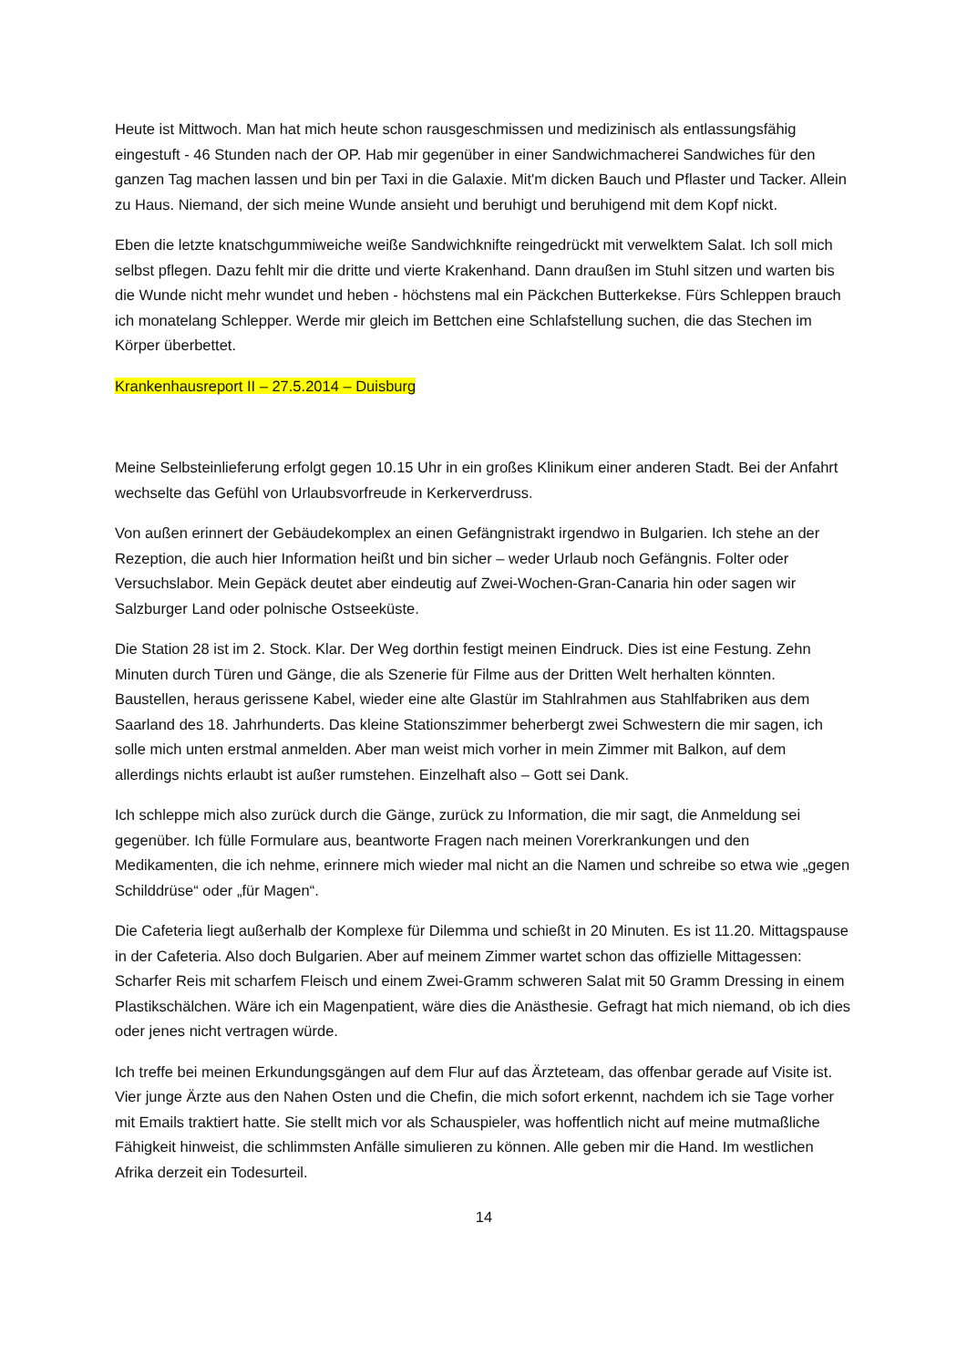Heute ist Mittwoch. Man hat mich heute schon rausgeschmissen und medizinisch als entlassungsfähig eingestuft - 46 Stunden nach der OP. Hab mir gegenüber in einer Sandwichmacherei Sandwiches für den ganzen Tag machen lassen und bin per Taxi in die Galaxie. Mit'm dicken Bauch und Pflaster und Tacker. Allein zu Haus. Niemand, der sich meine Wunde ansieht und beruhigt und beruhigend mit dem Kopf nickt.
Eben die letzte knatschgummiweiche weiße Sandwichknifte reingedrückt mit verwelktem Salat. Ich soll mich selbst pflegen. Dazu fehlt mir die dritte und vierte Krakenhand. Dann draußen im Stuhl sitzen und warten bis die Wunde nicht mehr wundet und heben - höchstens mal ein Päckchen Butterkekse. Fürs Schleppen brauch ich monatelang Schlepper. Werde mir gleich im Bettchen eine Schlafstellung suchen, die das Stechen im Körper überbettet.
Krankenhausreport II – 27.5.2014 – Duisburg
Meine Selbsteinlieferung erfolgt gegen 10.15 Uhr in ein großes Klinikum einer anderen Stadt. Bei der Anfahrt wechselte das Gefühl von Urlaubsvorfreude in Kerkerverdruss.
Von außen erinnert der Gebäudekomplex an einen Gefängnistrakt irgendwo in Bulgarien. Ich stehe an der Rezeption, die auch hier Information heißt und bin sicher – weder Urlaub noch Gefängnis. Folter oder Versuchslabor. Mein Gepäck deutet aber eindeutig auf Zwei-Wochen-Gran-Canaria hin oder sagen wir Salzburger Land oder polnische Ostseeküste.
Die Station 28 ist im 2. Stock. Klar. Der Weg dorthin festigt meinen Eindruck. Dies ist eine Festung. Zehn Minuten durch Türen und Gänge, die als Szenerie für Filme aus der Dritten Welt herhalten könnten. Baustellen, heraus gerissene Kabel, wieder eine alte Glastür im Stahlrahmen aus Stahlfabriken aus dem Saarland des 18. Jahrhunderts. Das kleine Stationszimmer beherbergt zwei Schwestern die mir sagen, ich solle mich unten erstmal anmelden. Aber man weist mich vorher in mein Zimmer mit Balkon, auf dem allerdings nichts erlaubt ist außer rumstehen. Einzelhaft also – Gott sei Dank.
Ich schleppe mich also zurück durch die Gänge, zurück zu Information, die mir sagt, die Anmeldung sei gegenüber. Ich fülle Formulare aus, beantworte Fragen nach meinen Vorerkrankungen und den Medikamenten, die ich nehme, erinnere mich wieder mal nicht an die Namen und schreibe so etwa wie „gegen Schilddrüse“ oder „für Magen“.
Die Cafeteria liegt außerhalb der Komplexe für Dilemma und schießt in 20 Minuten. Es ist 11.20. Mittagspause in der Cafeteria. Also doch Bulgarien. Aber auf meinem Zimmer wartet schon das offizielle Mittagessen: Scharfer Reis mit scharfem Fleisch und einem Zwei-Gramm schweren Salat mit 50 Gramm Dressing in einem Plastikschälchen. Wäre ich ein Magenpatient, wäre dies die Anästhesie. Gefragt hat mich niemand, ob ich dies oder jenes nicht vertragen würde.
Ich treffe bei meinen Erkundungsgängen auf dem Flur auf das Ärzteteam, das offenbar gerade auf Visite ist. Vier junge Ärzte aus den Nahen Osten und die Chefin, die mich sofort erkennt, nachdem ich sie Tage vorher mit Emails traktiert hatte. Sie stellt mich vor als Schauspieler, was hoffentlich nicht auf meine mutmaßliche Fähigkeit hinweist, die schlimmsten Anfälle simulieren zu können. Alle geben mir die Hand. Im westlichen Afrika derzeit ein Todesurteil.
14